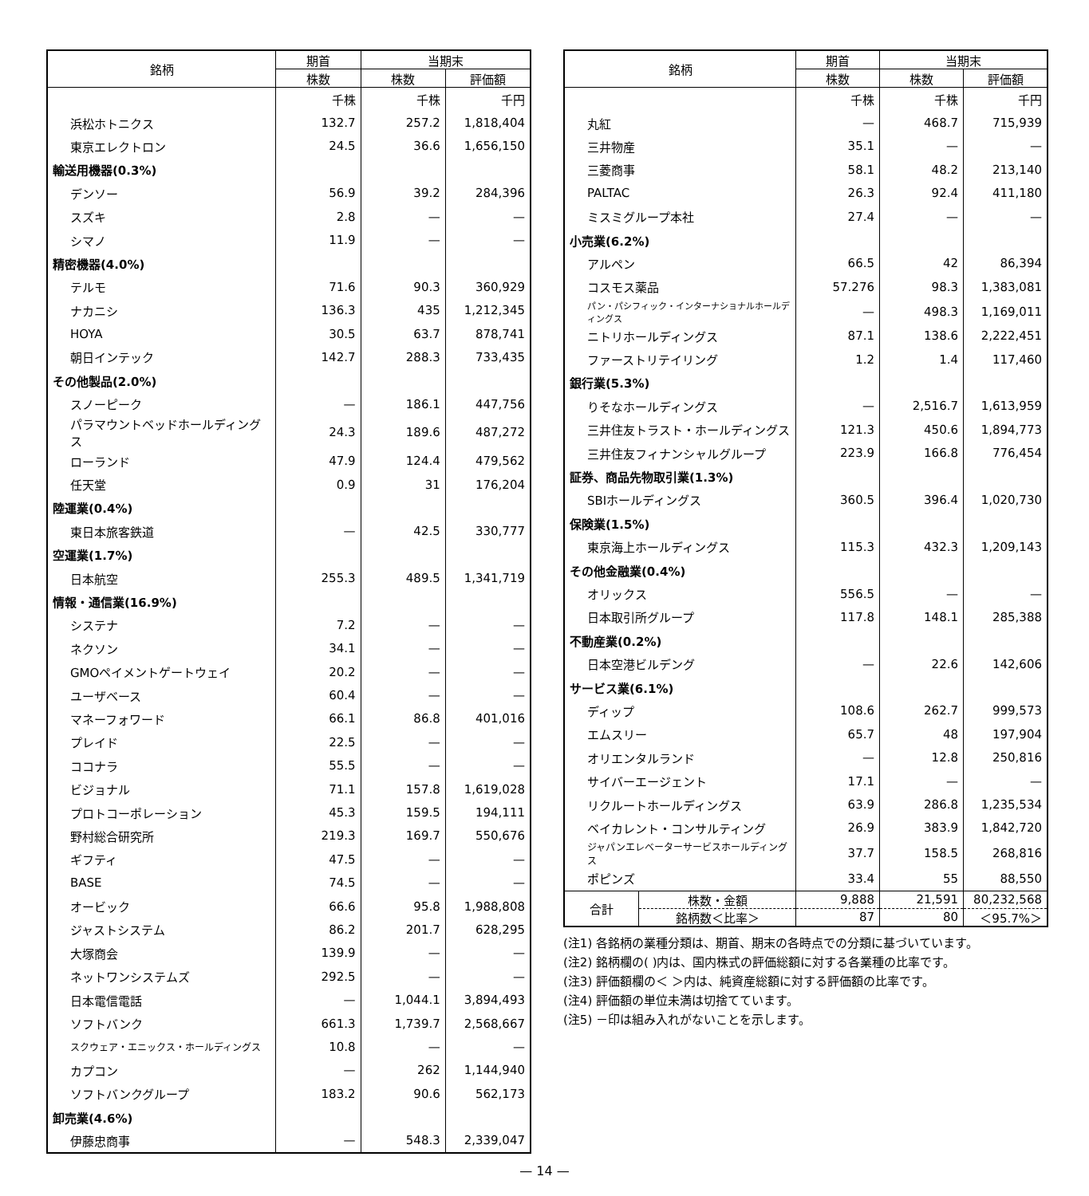| 銘柄 | 期首 | 当期末 | |
| --- | --- | --- | --- |
| | 株数 | 株数 | 評価額 |
| | 千株 | 千株 | 千円 |
| 浜松ホトニクス | 132.7 | 257.2 | 1,818,404 |
| 東京エレクトロン | 24.5 | 36.6 | 1,656,150 |
| 輸送用機器(0.3%) | | | |
| デンソー | 56.9 | 39.2 | 284,396 |
| スズキ | 2.8 | — | — |
| シマノ | 11.9 | — | — |
| 精密機器(4.0%) | | | |
| テルモ | 71.6 | 90.3 | 360,929 |
| ナカニシ | 136.3 | 435 | 1,212,345 |
| HOYA | 30.5 | 63.7 | 878,741 |
| 朝日インテック | 142.7 | 288.3 | 733,435 |
| その他製品(2.0%) | | | |
| スノーピーク | — | 186.1 | 447,756 |
| パラマウントベッドホールディングス | 24.3 | 189.6 | 487,272 |
| ローランド | 47.9 | 124.4 | 479,562 |
| 任天堂 | 0.9 | 31 | 176,204 |
| 陸運業(0.4%) | | | |
| 東日本旅客鉄道 | — | 42.5 | 330,777 |
| 空運業(1.7%) | | | |
| 日本航空 | 255.3 | 489.5 | 1,341,719 |
| 情報・通信業(16.9%) | | | |
| システナ | 7.2 | — | — |
| ネクソン | 34.1 | — | — |
| GMOペイメントゲートウェイ | 20.2 | — | — |
| ユーザベース | 60.4 | — | — |
| マネーフォワード | 66.1 | 86.8 | 401,016 |
| プレイド | 22.5 | — | — |
| ココナラ | 55.5 | — | — |
| ビジョナル | 71.1 | 157.8 | 1,619,028 |
| プロトコーポレーション | 45.3 | 159.5 | 194,111 |
| 野村総合研究所 | 219.3 | 169.7 | 550,676 |
| ギフティ | 47.5 | — | — |
| BASE | 74.5 | — | — |
| オービック | 66.6 | 95.8 | 1,988,808 |
| ジャストシステム | 86.2 | 201.7 | 628,295 |
| 大塚商会 | 139.9 | — | — |
| ネットワンシステムズ | 292.5 | — | — |
| 日本電信電話 | — | 1,044.1 | 3,894,493 |
| ソフトバンク | 661.3 | 1,739.7 | 2,568,667 |
| スクウェア・エニックス・ホールディングス | 10.8 | — | — |
| カプコン | — | 262 | 1,144,940 |
| ソフトバンクグループ | 183.2 | 90.6 | 562,173 |
| 卸売業(4.6%) | | | |
| 伊藤忠商事 | — | 548.3 | 2,339,047 |
| 銘柄 | | 期首 | 当期末 | |
| --- | --- | --- | --- | --- |
| | | 株数 | 株数 | 評価額 |
| | | 千株 | 千株 | 千円 |
| 丸紅 | | — | 468.7 | 715,939 |
| 三井物産 | | 35.1 | — | — |
| 三菱商事 | | 58.1 | 48.2 | 213,140 |
| PALTAC | | 26.3 | 92.4 | 411,180 |
| ミスミグループ本社 | | 27.4 | — | — |
| 小売業(6.2%) | | | | |
| アルペン | | 66.5 | 42 | 86,394 |
| コスモス薬品 | | 57.276 | 98.3 | 1,383,081 |
| パン・パシフィック・インターナショナルホールディングス | | — | 498.3 | 1,169,011 |
| ニトリホールディングス | | 87.1 | 138.6 | 2,222,451 |
| ファーストリテイリング | | 1.2 | 1.4 | 117,460 |
| 銀行業(5.3%) | | | | |
| りそなホールディングス | | — | 2,516.7 | 1,613,959 |
| 三井住友トラスト・ホールディングス | | 121.3 | 450.6 | 1,894,773 |
| 三井住友フィナンシャルグループ | | 223.9 | 166.8 | 776,454 |
| 証券、商品先物取引業(1.3%) | | | | |
| SBIホールディングス | | 360.5 | 396.4 | 1,020,730 |
| 保険業(1.5%) | | | | |
| 東京海上ホールディングス | | 115.3 | 432.3 | 1,209,143 |
| その他金融業(0.4%) | | | | |
| オリックス | | 556.5 | — | — |
| 日本取引所グループ | | 117.8 | 148.1 | 285,388 |
| 不動産業(0.2%) | | | | |
| 日本空港ビルデング | | — | 22.6 | 142,606 |
| サービス業(6.1%) | | | | |
| ディップ | | 108.6 | 262.7 | 999,573 |
| エムスリー | | 65.7 | 48 | 197,904 |
| オリエンタルランド | | — | 12.8 | 250,816 |
| サイバーエージェント | | 17.1 | — | — |
| リクルートホールディングス | | 63.9 | 286.8 | 1,235,534 |
| ベイカレント・コンサルティング | | 26.9 | 383.9 | 1,842,720 |
| ジャパンエレベーターサービスホールディングス | | 37.7 | 158.5 | 268,816 |
| ポピンズ | | 33.4 | 55 | 88,550 |
| 合計 | 株数・金額 | 9,888 | 21,591 | 80,232,568 |
| | 銘柄数＜比率＞ | 87 | 80 | ＜95.7%＞ |
(注1) 各銘柄の業種分類は、期首、期末の各時点での分類に基づいています。
(注2) 銘柄欄の( )内は、国内株式の評価総額に対する各業種の比率です。
(注3) 評価額欄の＜ ＞内は、純資産総額に対する評価額の比率です。
(注4) 評価額の単位未満は切捨てています。
(注5) －印は組み入れがないことを示します。
— 14 —